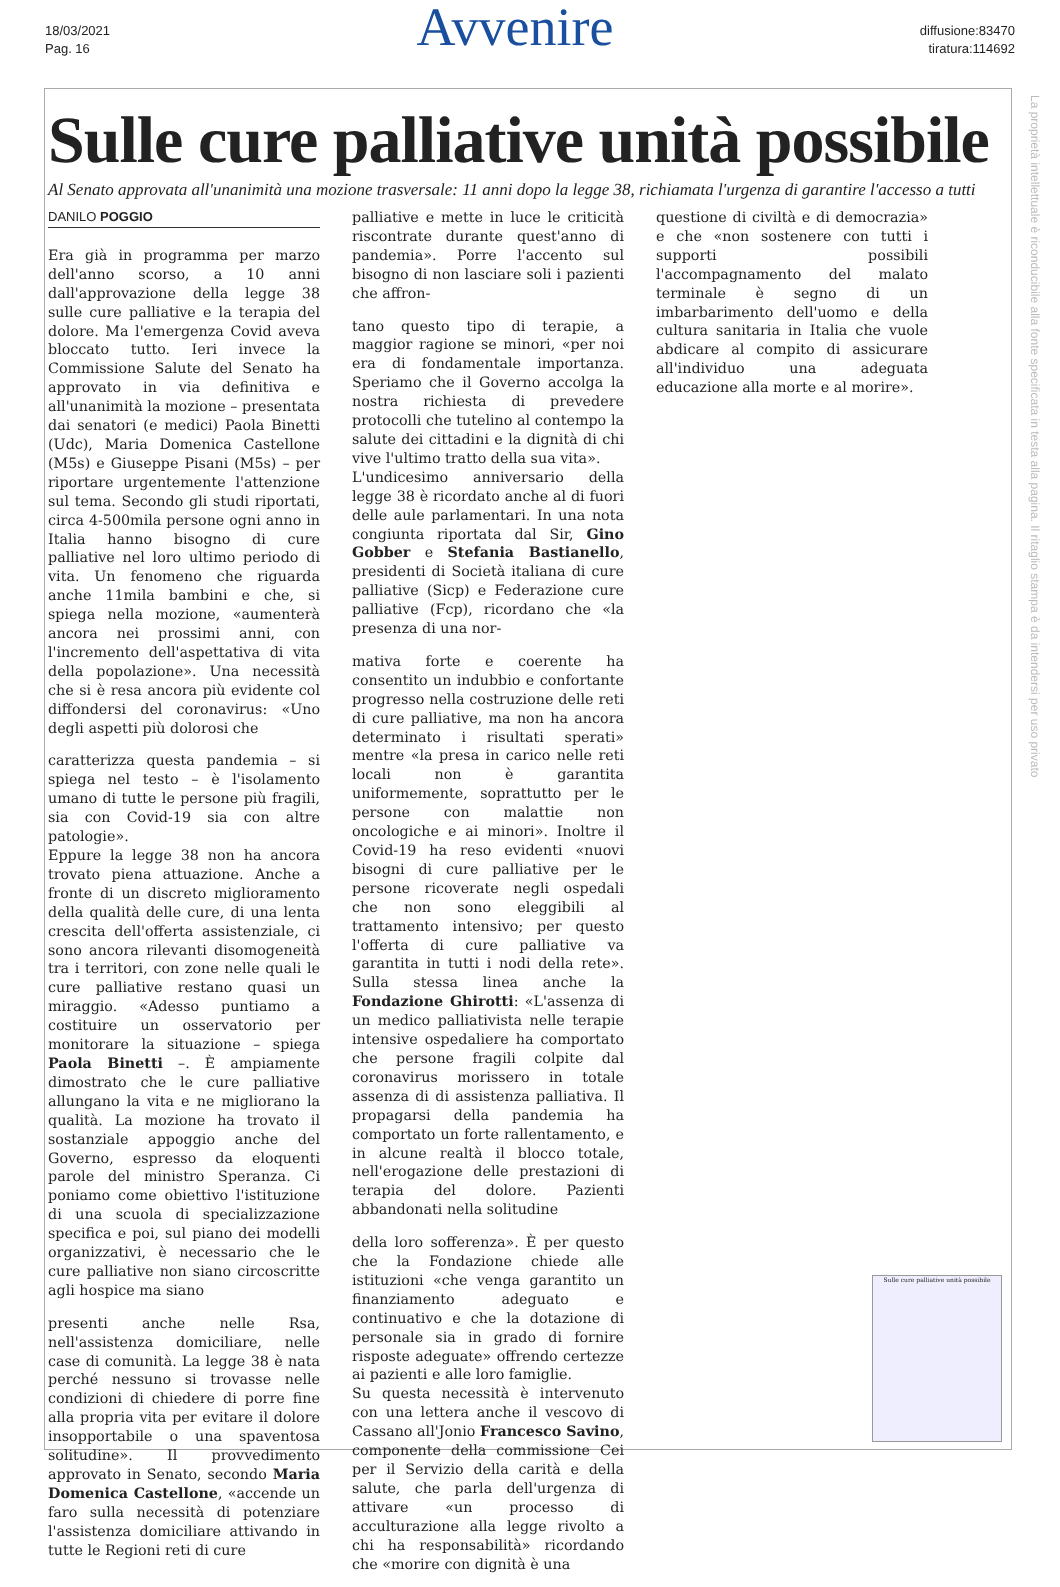18/03/2021
Pag. 16
Avvenire
diffusione:83470
tiratura:114692
Sulle cure palliative unità possibile
Al Senato approvata all'unanimità una mozione trasversale: 11 anni dopo la legge 38, richiamata l'urgenza di garantire l'accesso a tutti
DANILO POGGIO
Era già in programma per marzo dell'anno scorso, a 10 anni dall'approvazione della legge 38 sulle cure palliative e la terapia del dolore. Ma l'emergenza Covid aveva bloccato tutto. Ieri invece la Commissione Salute del Senato ha approvato in via definitiva e all'unanimità la mozione – presentata dai senatori (e medici) Paola Binetti (Udc), Maria Domenica Castellone (M5s) e Giuseppe Pisani (M5s) – per riportare urgentemente l'attenzione sul tema. Secondo gli studi riportati, circa 4-500mila persone ogni anno in Italia hanno bisogno di cure palliative nel loro ultimo periodo di vita. Un fenomeno che riguarda anche 11mila bambini e che, si spiega nella mozione, «aumenterà ancora nei prossimi anni, con l'incremento dell'aspettativa di vita della popolazione». Una necessità che si è resa ancora più evidente col diffondersi del coronavirus: «Uno degli aspetti più dolorosi che
caratterizza questa pandemia – si spiega nel testo – è l'isolamento umano di tutte le persone più fragili, sia con Covid-19 sia con altre patologie».
Eppure la legge 38 non ha ancora trovato piena attuazione. Anche a fronte di un discreto miglioramento della qualità delle cure, di una lenta crescita dell'offerta assistenziale, ci sono ancora rilevanti disomogeneità tra i territori, con zone nelle quali le cure palliative restano quasi un miraggio. «Adesso puntiamo a costituire un osservatorio per monitorare la situazione – spiega Paola Binetti –. È ampiamente dimostrato che le cure palliative allungano la vita e ne migliorano la qualità. La mozione ha trovato il sostanziale appoggio anche del Governo, espresso da eloquenti parole del ministro Speranza. Ci poniamo come obiettivo l'istituzione di una scuola di specializzazione specifica e poi, sul piano dei modelli organizzativi, è necessario che le cure palliative non siano circoscritte agli hospice ma siano
presenti anche nelle Rsa, nell'assistenza domiciliare, nelle case di comunità. La legge 38 è nata perché nessuno si trovasse nelle condizioni di chiedere di porre fine alla propria vita per evitare il dolore insopportabile o una spaventosa solitudine». Il provvedimento approvato in Senato, secondo Maria Domenica Castellone, «accende un faro sulla necessità di potenziare l'assistenza domiciliare attivando in tutte le Regioni reti di cure
palliative e mette in luce le criticità riscontrate durante quest'anno di pandemia». Porre l'accento sul bisogno di non lasciare soli i pazienti che affron-
tano questo tipo di terapie, a maggior ragione se minori, «per noi era di fondamentale importanza. Speriamo che il Governo accolga la nostra richiesta di prevedere protocolli che tutelino al contempo la salute dei cittadini e la dignità di chi vive l'ultimo tratto della sua vita».
L'undicesimo anniversario della legge 38 è ricordato anche al di fuori delle aule parlamentari. In una nota congiunta riportata dal Sir, Gino Gobber e Stefania Bastianello, presidenti di Società italiana di cure palliative (Sicp) e Federazione cure palliative (Fcp), ricordano che «la presenza di una nor-
mativa forte e coerente ha consentito un indubbio e confortante progresso nella costruzione delle reti di cure palliative, ma non ha ancora determinato i risultati sperati» mentre «la presa in carico nelle reti locali non è garantita uniformemente, soprattutto per le persone con malattie non oncologiche e ai minori». Inoltre il Covid-19 ha reso evidenti «nuovi bisogni di cure palliative per le persone ricoverate negli ospedali che non sono eleggibili al trattamento intensivo; per questo l'offerta di cure palliative va garantita in tutti i nodi della rete». Sulla stessa linea anche la Fondazione Ghirotti: «L'assenza di un medico palliativista nelle terapie intensive ospedaliere ha comportato che persone fragili colpite dal coronavirus morissero in totale assenza di di assistenza palliativa. Il propagarsi della pandemia ha comportato un forte rallentamento, e in alcune realtà il blocco totale, nell'erogazione delle prestazioni di terapia del dolore. Pazienti abbandonati nella solitudine
della loro sofferenza». È per questo che la Fondazione chiede alle istituzioni «che venga garantito un finanziamento adeguato e continuativo e che la dotazione di personale sia in grado di fornire risposte adeguate» offrendo certezze ai pazienti e alle loro famiglie.
Su questa necessità è intervenuto con una lettera anche il vescovo di Cassano all'Jonio Francesco Savino, componente della commissione Cei per il Servizio della carità e della salute, che parla dell'urgenza di attivare «un processo di acculturazione alla legge rivolto a chi ha responsabilità» ricordando che «morire con dignità è una
questione di civiltà e di democrazia» e che «non sostenere con tutti i supporti possibili l'accompagnamento del malato terminale è segno di un imbarbarimento dell'uomo e della cultura sanitaria in Italia che vuole abdicare al compito di assicurare all'individuo una adeguata educazione alla morte e al morire».
Sulle cure palliative unità possibile
La proprietà intellettuale è riconducibile alla fonte specificata in testa alla pagina. Il ritaglio stampa è da intendersi per uso privato